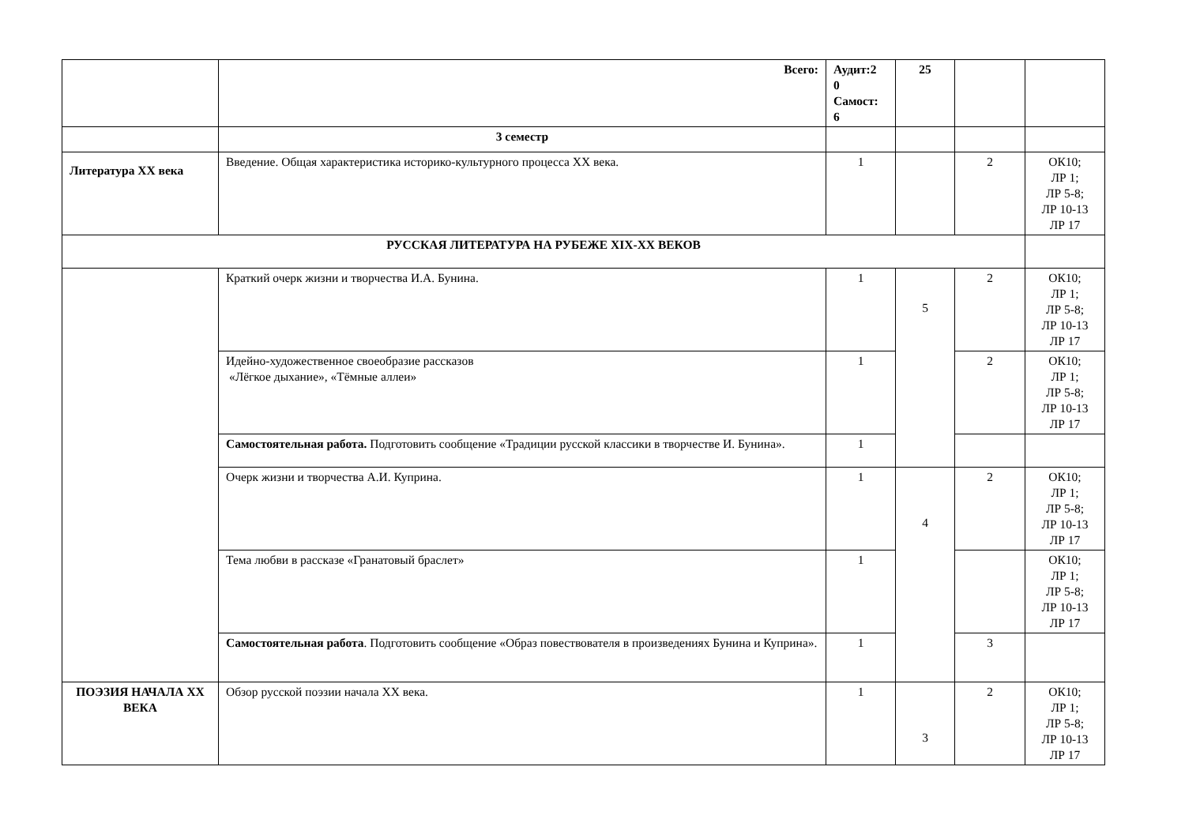| | Всего: | Аудит:2 0 Самост: 6 | 25 | | |
| | 3 семестр | | | | |
| Литература XX века | Введение. Общая характеристика историко-культурного процесса XX века. | 1 | | 2 | ОК10; ЛР 1; ЛР 5-8; ЛР 10-13 ЛР 17 |
| РУССКАЯ ЛИТЕРАТУРА НА РУБЕЖЕ XIX-XX ВЕКОВ | | | | | |
| | Краткий очерк жизни и творчества И.А. Бунина. | 1 | 5 | 2 | ОК10; ЛР 1; ЛР 5-8; ЛР 10-13 ЛР 17 |
| | Идейно-художественное своеобразие рассказов «Лёгкое дыхание», «Тёмные аллеи» | 1 | | 2 | ОК10; ЛР 1; ЛР 5-8; ЛР 10-13 ЛР 17 |
| | Самостоятельная работа. Подготовить сообщение «Традиции русской классики в творчестве И. Бунина». | 1 | | | |
| | Очерк жизни и творчества А.И. Куприна. | 1 | 4 | 2 | ОК10; ЛР 1; ЛР 5-8; ЛР 10-13 ЛР 17 |
| | Тема любви в рассказе «Гранатовый браслет» | 1 | | | ОК10; ЛР 1; ЛР 5-8; ЛР 10-13 ЛР 17 |
| | Самостоятельная работа . Подготовить сообщение «Образ повествователя в произведениях Бунина и Куприна». | 1 | | 3 | |
| ПОЭЗИЯ НАЧАЛА XX ВЕКА | Обзор русской поэзии начала XX века. | 1 | 3 | 2 | ОК10; ЛР 1; ЛР 5-8; ЛР 10-13 ЛР 17 |